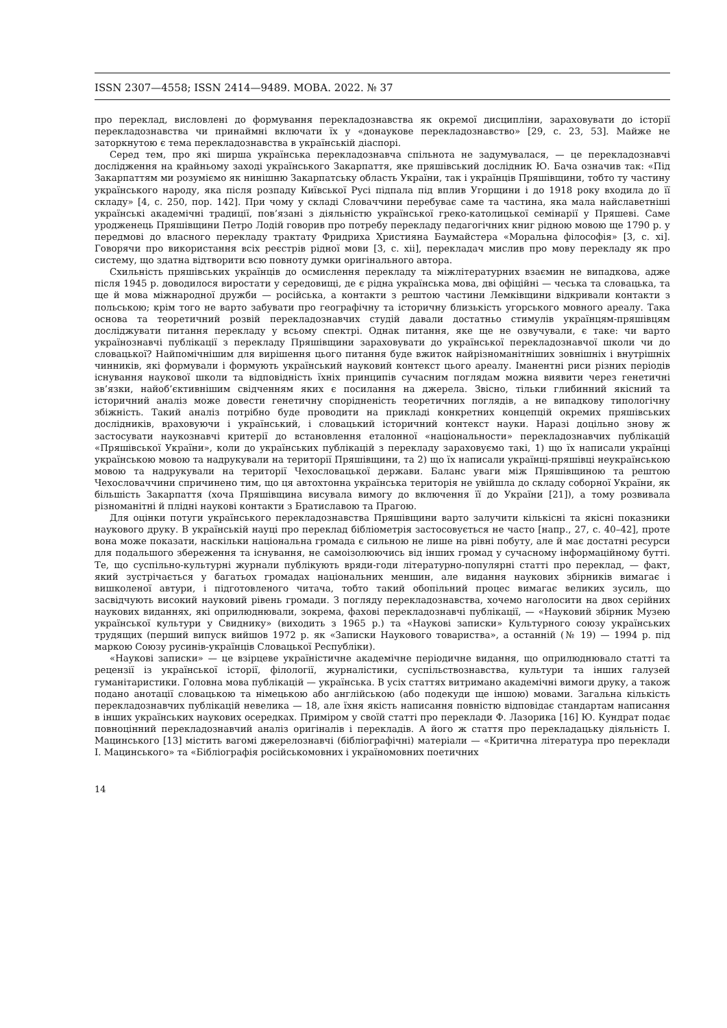ISSN 2307—4558; ISSN 2414—9489. МОВА. 2022. № 37
про переклад, висловлені до формування перекладознавства як окремої дисципліни, зараховувати до історії перекладознавства чи принаймні включати їх у «донаукове перекладознавство» [29, с. 23, 53]. Майже не заторкнутою є тема перекладознавства в українській діаспорі.
Серед тем, про які ширша українська перекладознавча спільнота не задумувалася, — це перекладознавчі дослідження на крайньому заході українського Закарпаття, яке пряшівський дослідник Ю. Бача означив так: «Під Закарпаттям ми розуміємо як нинішню Закарпатську область України, так і українців Пряшівщини, тобто ту частину українського народу, яка після розпаду Київської Русі підпала під вплив Угорщини і до 1918 року входила до її складу» [4, с. 250, пор. 142]. При чому у складі Словаччини перебуває саме та частина, яка мала найславетніші українські академічні традиції, пов’язані з діяльністю української греко-католицької семінарії у Пряшеві. Саме уродженець Пряшівщини Петро Лодій говорив про потребу перекладу педагогічних книг рідною мовою ще 1790 р. у передмові до власного перекладу трактату Фридриха Християна Баумайстера «Моральна філософія» [3, с. xi]. Говорячи про використання всіх реєстрів рідної мови [3, с. xii], перекладач мислив про мову перекладу як про систему, що здатна відтворити всю повноту думки оригінального автора.
Схильність пряшівських українців до осмислення перекладу та міжлітературних взаємин не випадкова, адже після 1945 р. доводилося виростати у середовищі, де є рідна українська мова, дві офіційні — чеська та словацька, та ще й мова міжнародної дружби — російська, а контакти з рештою частини Лемківщини відкривали контакти з польською; крім того не варто забувати про географічну та історичну близькість угорського мовного ареалу. Така основа та теоретичний розвій перекладознавчих студій давали достатньо стимулів українцям-пряшівцям досліджувати питання перекладу у всьому спектрі. Однак питання, яке ще не озвучували, є таке: чи варто українознавчі публікації з перекладу Пряшівщини зараховувати до української перекладознавчої школи чи до словацької? Найпомічнішим для вирішення цього питання буде вжиток найрізноманітніших зовнішніх і внутрішніх чинників, які формували і формують український науковий контекст цього ареалу. Іманентні риси різних періодів існування наукової школи та відповідність їхніх принципів сучасним поглядам можна виявити через генетичні зв’язки, найоб’єктивнішим свідченням яких є посилання на джерела. Звісно, тільки глибинний якісний та історичний аналіз може довести генетичну спорідненість теоретичних поглядів, а не випадкову типологічну збіжність. Такий аналіз потрібно буде проводити на прикладі конкретних концепцій окремих пряшівських дослідників, враховуючи і український, і словацький історичний контекст науки. Наразі доцільно знову ж застосувати наукознавчі критерії до встановлення еталонної «національности» перекладознавчих публікацій «Пряшівської України», коли до українських публікацій з перекладу зараховуємо такі, 1) що їх написали українці українською мовою та надрукували на території Пряшівщини, та 2) що їх написали українці-пряшівці неукраїнською мовою та надрукували на території Чехословацької держави. Баланс уваги між Пряшівщиною та рештою Чехословаччини спричинено тим, що ця автохтонна українська територія не увійшла до складу соборної України, як більшість Закарпаття (хоча Пряшівщина висувала вимогу до включення її до України [21]), а тому розвивала різноманітні й плідні наукові контакти з Братиславою та Прагою.
Для оцінки потуги українського перекладознавства Пряшівщини варто залучити кількісні та якісні показники наукового друку. В українській науці про переклад бібліометрія застосовується не часто [напр., 27, с. 40–42], проте вона може показати, наскільки національна громада є сильною не лише на рівні побуту, але й має достатні ресурси для подальшого збереження та існування, не самоізолюючись від інших громад у сучасному інформаційному бутті. Те, що суспільно-культурні журнали публікують вряди-годи літературно-популярні статті про переклад, — факт, який зустрічається у багатьох громадах національних меншин, але видання наукових збірників вимагає і вишколеної автури, і підготовленого читача, тобто такий обопільний процес вимагає великих зусиль, що засвідчують високий науковий рівень громади. З погляду перекладознавства, хочемо наголосити на двох серійних наукових виданнях, які оприлюднювали, зокрема, фахові перекладознавчі публікації, — «Науковий збірник Музею української культури у Свиднику» (виходить з 1965 р.) та «Наукові записки» Культурного союзу українських трудящих (перший випуск вийшов 1972 р. як «Записки Наукового товариства», а останній (№ 19) — 1994 р. під маркою Союзу русинів-українців Словацької Республіки).
«Наукові записки» — це взірцеве україністичне академічне періодичне видання, що оприлюднювало статті та рецензії із української історії, філології, журналістики, суспільствознавства, культури та інших галузей гуманітаристики. Головна мова публікацій — українська. В усіх статтях витримано академічні вимоги друку, а також подано анотації словацькою та німецькою або англійською (або подекуди ще іншою) мовами. Загальна кількість перекладознавчих публікацій невелика — 18, але їхня якість написання повністю відповідає стандартам написання в інших українських наукових осередках. Приміром у своїй статті про переклади Ф. Лазорика [16] Ю. Кундрат подає повноцінний перекладознавчий аналіз оригіналів і перекладів. А його ж стаття про перекладацьку діяльність І. Мацинського [13] містить вагомі джерелознавчі (бібліографічні) матеріали — «Критична література про переклади І. Мацинського» та «Бібліографія російськомовних і україномовних поетичних
14